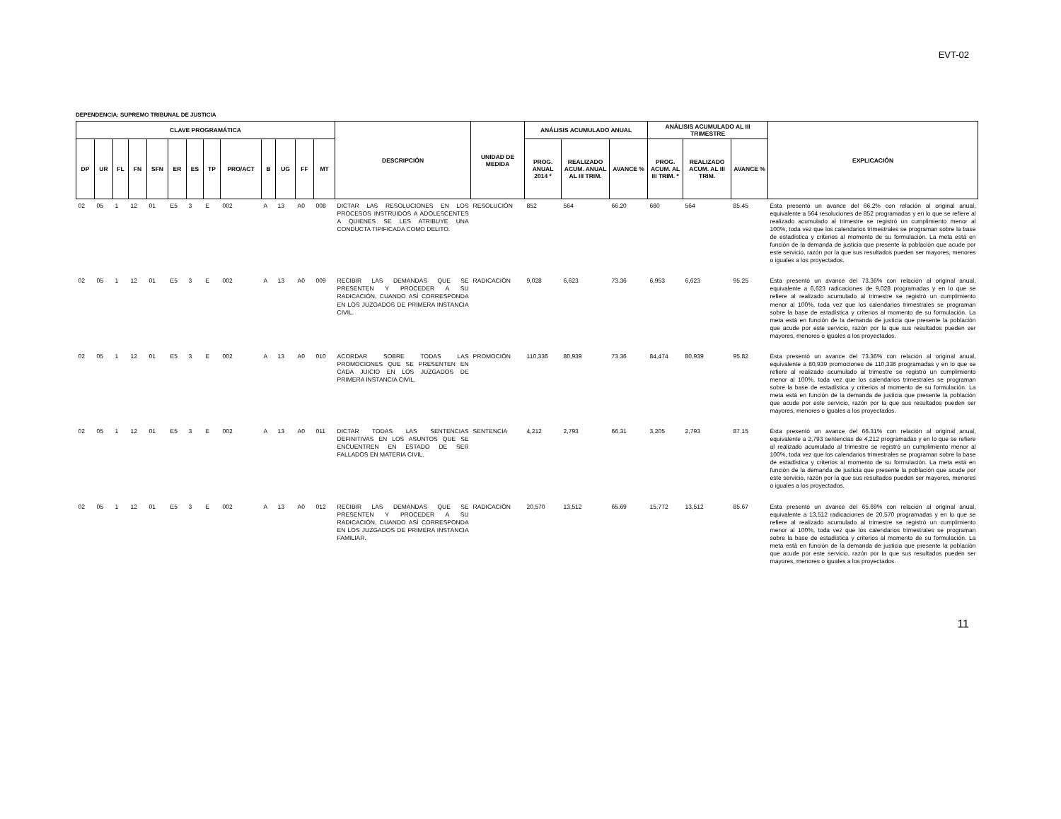EVT-02
DEPENDENCIA: SUPREMO TRIBUNAL DE JUSTICIA
| CLAVE PROGRAMÁTICA | | | | | | | | | | | | | DESCRIPCIÓN | UNIDAD DE MEDIDA | ANÁLISIS ACUMULADO ANUAL | | | ANÁLISIS ACUMULADO AL III TRIMESTRE | | | EXPLICACIÓN |
| --- | --- | --- | --- | --- | --- | --- | --- | --- | --- | --- | --- | --- | --- | --- | --- | --- | --- | --- | --- | --- | --- |
| DP | UR | FL | FN | SFN | ER | ES | TP | PRO/ACT | B | UG | FF | MT | | | PROG. ANUAL 2014 * | REALIZADO ACUM. ANUAL AL III TRIM. | AVANCE % | PROG. ACUM. AL III TRIM. * | REALIZADO ACUM. AL III TRIM. | AVANCE % | |
| 02 | 05 | 1 | 12 | 01 | E5 | 3 | E | 002 | A | 13 | A0 | 008 | DICTAR LAS RESOLUCIONES EN LOS PROCESOS INSTRUIDOS A ADOLESCENTES A QUIENES SE LES ATRIBUYE UNA CONDUCTA TIPIFICADA COMO DELITO. | RESOLUCIÓN | 852 | 564 | 66.20 | 660 | 564 | 85.45 | Ésta presentó un avance del 66.2% con relación al original anual, equivalente a 564 resoluciones de 852 programadas y en lo que se refiere al realizado acumulado al trimestre se registró un cumplimiento menor al 100%, toda vez que los calendarios trimestrales se programan sobre la base de estadística y criterios al momento de su formulación. La meta está en función de la demanda de justicia que presente la población que acude por este servicio, razón por la que sus resultados pueden ser mayores, menores o iguales a los proyectados. |
| 02 | 05 | 1 | 12 | 01 | E5 | 3 | E | 002 | A | 13 | A0 | 009 | RECIBIR LAS DEMANDAS QUE SE PRESENTEN Y PROCEDER A SU RADICACIÓN, CUANDO ASÍ CORRESPONDA EN LOS JUZGADOS DE PRIMERA INSTANCIA CIVIL. | RADICACIÓN | 9,028 | 6,623 | 73.36 | 6,953 | 6,623 | 95.25 | Ésta presentó un avance del 73.36% con relación al original anual, equivalente a 6,623 radicaciones de 9,028 programadas y en lo que se refiere al realizado acumulado al trimestre se registró un cumplimiento menor al 100%, toda vez que los calendarios trimestrales se programan sobre la base de estadística y criterios al momento de su formulación. La meta está en función de la demanda de justicia que presente la población que acude por este servicio, razón por la que sus resultados pueden ser mayores, menores o iguales a los proyectados. |
| 02 | 05 | 1 | 12 | 01 | E5 | 3 | E | 002 | A | 13 | A0 | 010 | ACORDAR SOBRE TODAS LAS PROMOCIONES QUE SE PRESENTEN EN CADA JUICIO EN LOS JUZGADOS DE PRIMERA INSTANCIA CIVIL. | PROMOCIÓN | 110,336 | 80,939 | 73.36 | 84,474 | 80,939 | 95.82 | Ésta presentó un avance del 73.36% con relación al original anual, equivalente a 80,939 promociones de 110,336 programadas y en lo que se refiere al realizado acumulado al trimestre se registró un cumplimiento menor al 100%, toda vez que los calendarios trimestrales se programan sobre la base de estadística y criterios al momento de su formulación. La meta está en función de la demanda de justicia que presente la población que acude por este servicio, razón por la que sus resultados pueden ser mayores, menores o iguales a los proyectados. |
| 02 | 05 | 1 | 12 | 01 | E5 | 3 | E | 002 | A | 13 | A0 | 011 | DICTAR TODAS LAS SENTENCIAS DEFINITIVAS EN LOS ASUNTOS QUE SE ENCUENTREN EN ESTADO DE SER FALLADOS EN MATERIA CIVIL. | SENTENCIA | 4,212 | 2,793 | 66.31 | 3,205 | 2,793 | 87.15 | Ésta presentó un avance del 66.31% con relación al original anual, equivalente a 2,793 sentencias de 4,212 programadas y en lo que se refiere al realizado acumulado al trimestre se registró un cumplimiento menor al 100%, toda vez que los calendarios trimestrales se programan sobre la base de estadística y criterios al momento de su formulación. La meta está en función de la demanda de justicia que presente la población que acude por este servicio, razón por la que sus resultados pueden ser mayores, menores o iguales a los proyectados. |
| 02 | 05 | 1 | 12 | 01 | E5 | 3 | E | 002 | A | 13 | A0 | 012 | RECIBIR LAS DEMANDAS QUE SE PRESENTEN Y PROCEDER A SU RADICACIÓN, CUANDO ASÍ CORRESPONDA EN LOS JUZGADOS DE PRIMERA INSTANCIA FAMILIAR. | RADICACIÓN | 20,570 | 13,512 | 65.69 | 15,772 | 13,512 | 85.67 | Ésta presentó un avance del 65.69% con relación al original anual, equivalente a 13,512 radicaciones de 20,570 programadas y en lo que se refiere al realizado acumulado al trimestre se registró un cumplimiento menor al 100%, toda vez que los calendarios trimestrales se programan sobre la base de estadística y criterios al momento de su formulación. La meta está en función de la demanda de justicia que presente la población que acude por este servicio, razón por la que sus resultados pueden ser mayores, menores o iguales a los proyectados. |
11